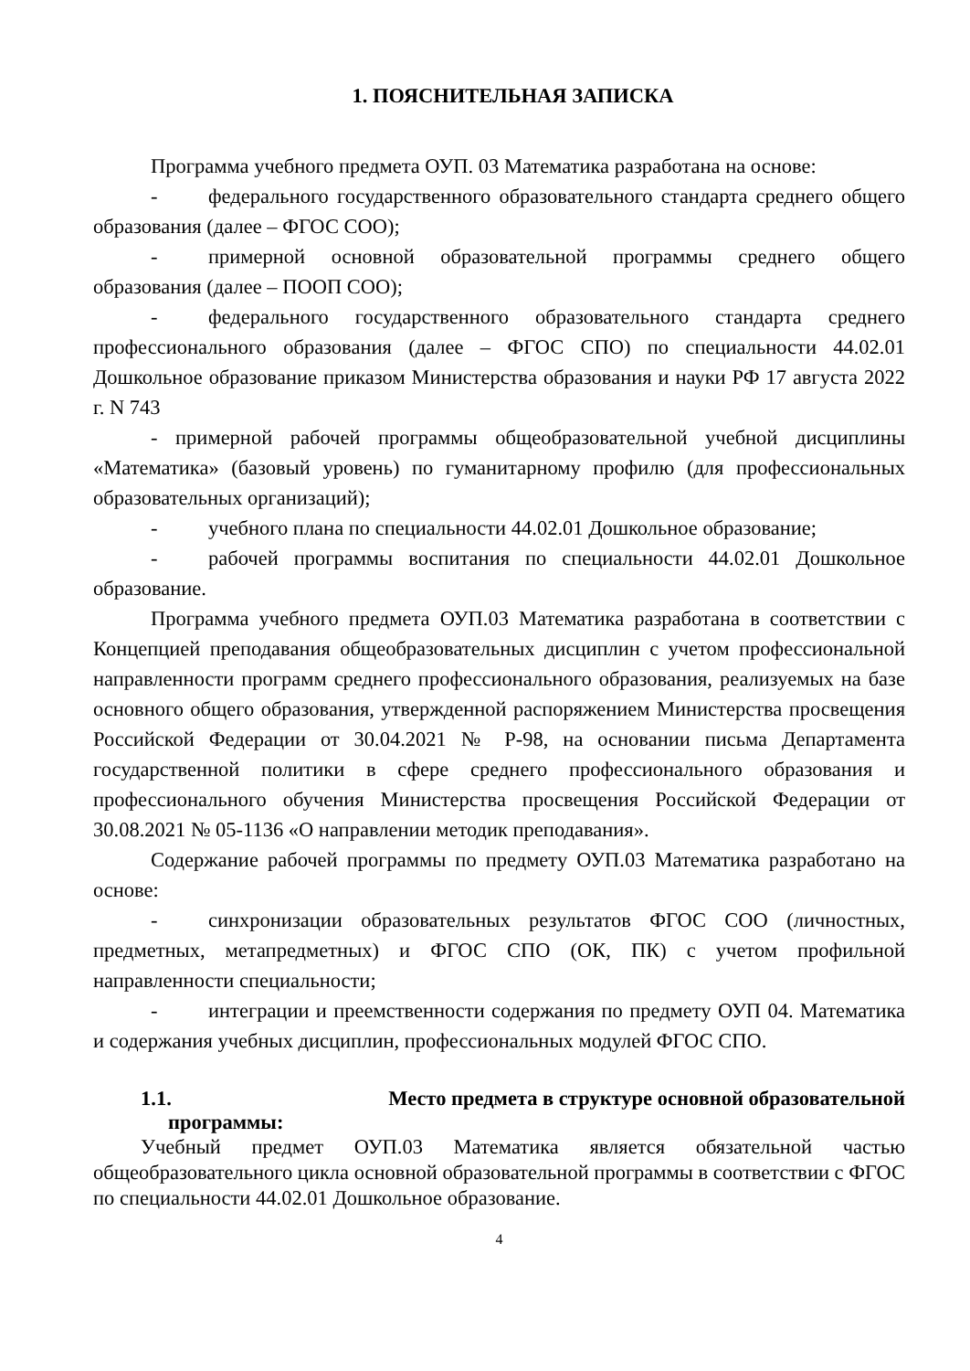1. ПОЯСНИТЕЛЬНАЯ ЗАПИСКА
Программа учебного предмета ОУП. 03 Математика разработана на основе:
- федерального государственного образовательного стандарта среднего общего образования (далее – ФГОС СОО);
- примерной основной образовательной программы среднего общего образования (далее – ПООП СОО);
- федерального государственного образовательного стандарта среднего профессионального образования (далее – ФГОС СПО) по специальности 44.02.01 Дошкольное образование приказом Министерства образования и науки РФ 17 августа 2022 г. N 743
- примерной рабочей программы общеобразовательной учебной дисциплины «Математика» (базовый уровень) по гуманитарному профилю (для профессиональных образовательных организаций);
- учебного плана по специальности 44.02.01 Дошкольное образование;
- рабочей программы воспитания по специальности 44.02.01 Дошкольное образование.
Программа учебного предмета ОУП.03 Математика разработана в соответствии с Концепцией преподавания общеобразовательных дисциплин с учетом профессиональной направленности программ среднего профессионального образования, реализуемых на базе основного общего образования, утвержденной распоряжением Министерства просвещения Российской Федерации от 30.04.2021 № Р-98, на основании письма Департамента государственной политики в сфере среднего профессионального образования и профессионального обучения Министерства просвещения Российской Федерации от 30.08.2021 № 05-1136 «О направлении методик преподавания».
Содержание рабочей программы по предмету ОУП.03 Математика разработано на основе:
- синхронизации образовательных результатов ФГОС СОО (личностных, предметных, метапредметных) и ФГОС СПО (ОК, ПК) с учетом профильной направленности специальности;
- интеграции и преемственности содержания по предмету ОУП 04. Математика и содержания учебных дисциплин, профессиональных модулей ФГОС СПО.
1.1. Место предмета в структуре основной образовательной
программы:
Учебный предмет ОУП.03 Математика является обязательной частью общеобразовательного цикла основной образовательной программы в соответствии с ФГОС по специальности 44.02.01 Дошкольное образование.
4